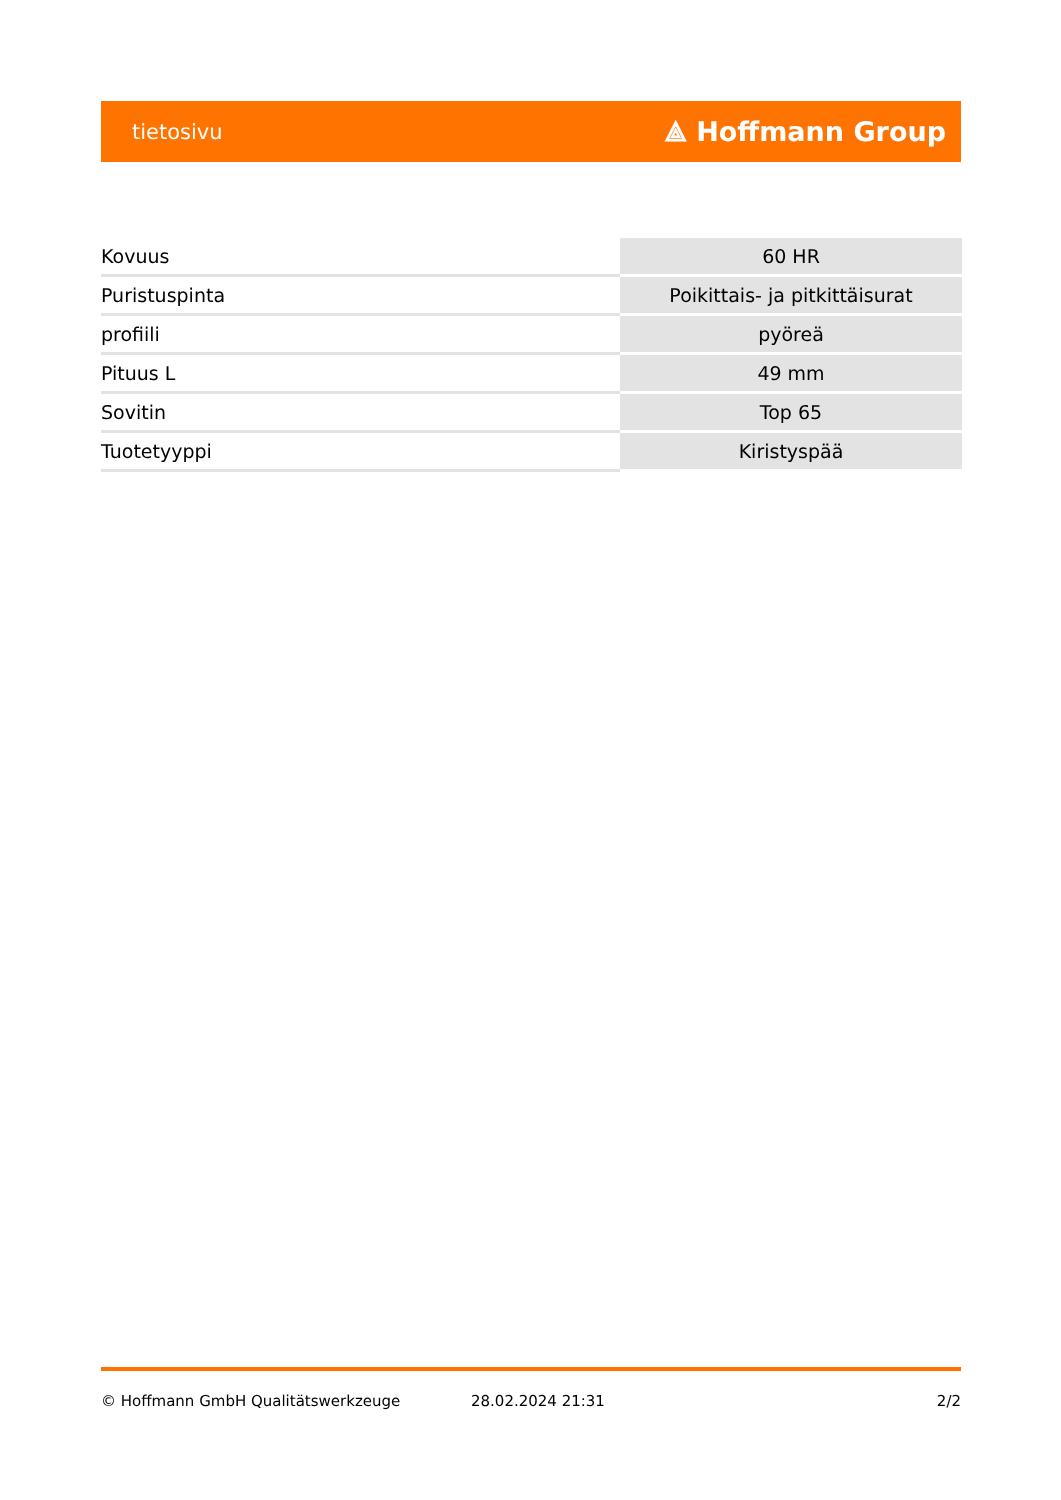tietosivu ⟁ Hoffmann Group
| Kovuus | 60 HR |
| Puristuspinta | Poikittais- ja pitkittäisurat |
| profiili | pyöreä |
| Pituus L | 49 mm |
| Sovitin | Top 65 |
| Tuotetyyppi | Kiristyspää |
© Hoffmann GmbH Qualitätswerkzeuge 28.02.2024 21:31 2/2